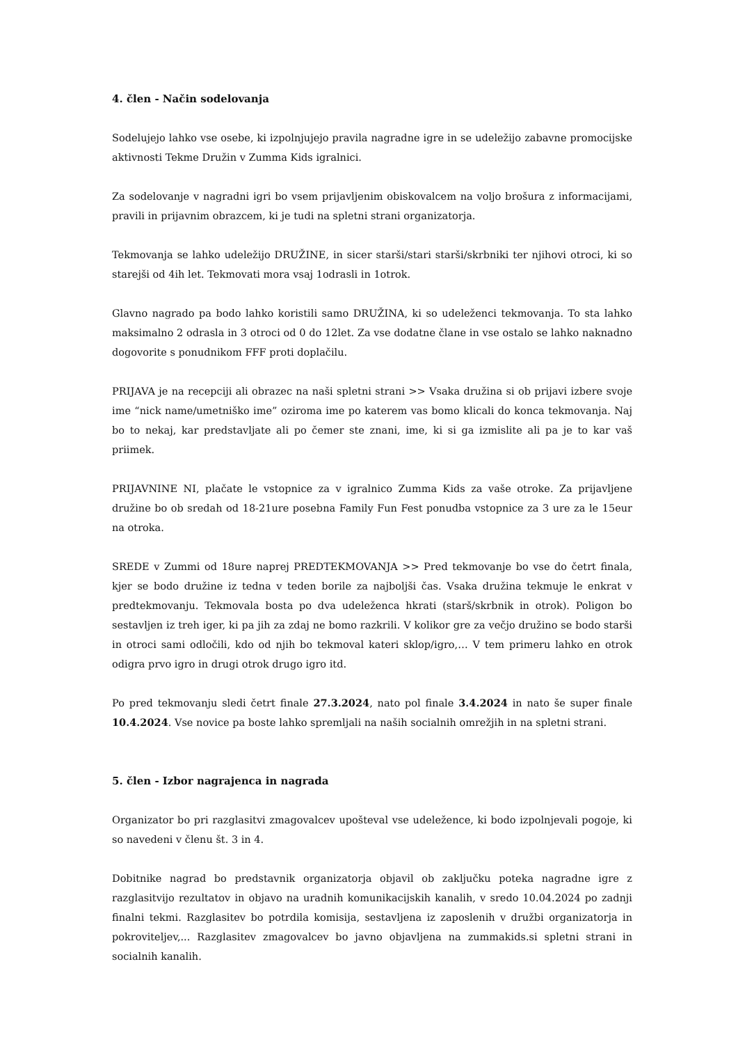4. člen - Način sodelovanja
Sodelujejo lahko vse osebe, ki izpolnjujejo pravila nagradne igre in se udeležijo zabavne promocijske aktivnosti Tekme Družin v Zumma Kids igralnici.
Za sodelovanje v nagradni igri bo vsem prijavljenim obiskovalcem na voljo brošura z informacijami, pravili in prijavnim obrazcem, ki je tudi na spletni strani organizatorja.
Tekmovanja se lahko udeležijo DRUŽINE, in sicer starši/stari starši/skrbniki ter njihovi otroci, ki so starejši od 4ih let. Tekmovati mora vsaj 1odrasli in 1otrok.
Glavno nagrado pa bodo lahko koristili samo DRUŽINA, ki so udeleženci tekmovanja. To sta lahko maksimalno 2 odrasla in 3 otroci od 0 do 12let. Za vse dodatne člane in vse ostalo se lahko naknadno dogovorite s ponudnikom FFF proti doplačilu.
PRIJAVA je na recepciji ali obrazec na naši spletni strani >> Vsaka družina si ob prijavi izbere svoje ime “nick name/umetniško ime” oziroma ime po katerem vas bomo klicali do konca tekmovanja. Naj bo to nekaj, kar predstavljate ali po čemer ste znani, ime, ki si ga izmislite ali pa je to kar vaš priimek.
PRIJAVNINE NI, plačate le vstopnice za v igralnico Zumma Kids za vaše otroke. Za prijavljene družine bo ob sredah od 18-21ure posebna Family Fun Fest ponudba vstopnice za 3 ure za le 15eur na otroka.
SREDE v Zummi od 18ure naprej PREDTEKMOVANJA >> Pred tekmovanje bo vse do četrt finala, kjer se bodo družine iz tedna v teden borile za najboljši čas. Vsaka družina tekmuje le enkrat v predtekmovanju. Tekmovala bosta po dva udeleženca hkrati (starš/skrbnik in otrok). Poligon bo sestavljen iz treh iger, ki pa jih za zdaj ne bomo razkrili. V kolikor gre za večjo družino se bodo starši in otroci sami odločili, kdo od njih bo tekmoval kateri sklop/igro,… V tem primeru lahko en otrok odigra prvo igro in drugi otrok drugo igro itd.
Po pred tekmovanju sledi četrt finale 27.3.2024, nato pol finale 3.4.2024 in nato še super finale 10.4.2024. Vse novice pa boste lahko spremljali na naših socialnih omrežjih in na spletni strani.
5. člen - Izbor nagrajenca in nagrada
Organizator bo pri razglasitvi zmagovalcev upošteval vse udeležence, ki bodo izpolnjevali pogoje, ki so navedeni v členu št. 3 in 4.
Dobitnike nagrad bo predstavnik organizatorja objavil ob zaključku poteka nagradne igre z razglasitvijo rezultatov in objavo na uradnih komunikacijskih kanalih, v sredo 10.04.2024 po zadnji finalni tekmi. Razglasitev bo potrdila komisija, sestavljena iz zaposlenih v družbi organizatorja in pokroviteljev,... Razglasitev zmagovalcev bo javno objavljena na zummakids.si spletni strani in socialnih kanalih.